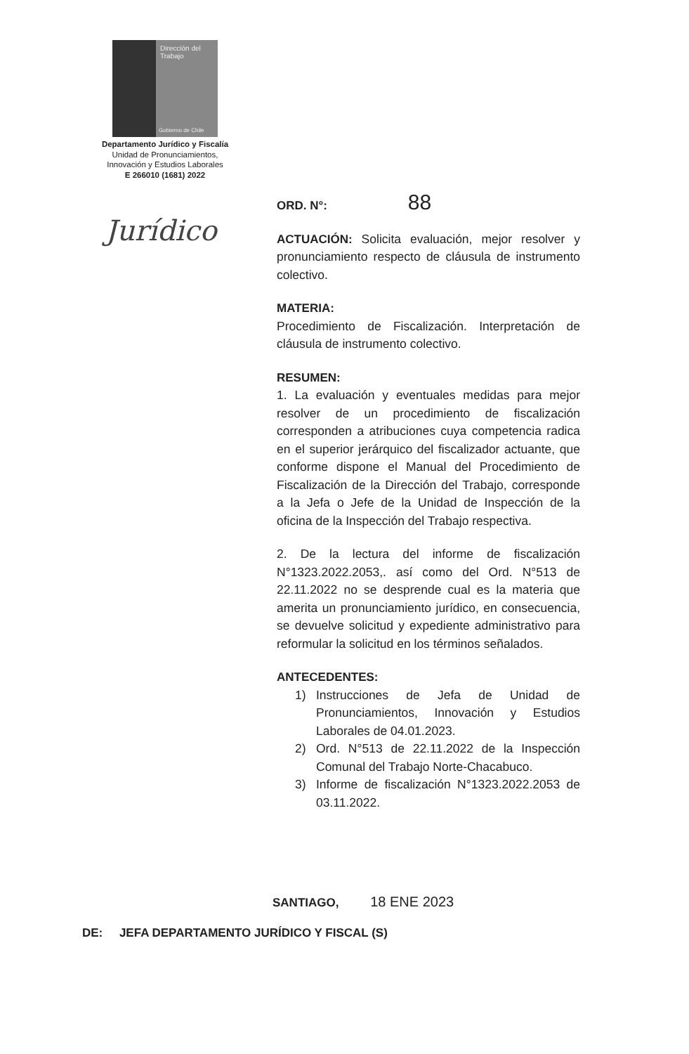Dirección del
Trabajo
Gobierno de Chile
Departamento Jurídico y Fiscalía
Unidad de Pronunciamientos,
Innovación y Estudios Laborales
E 266010 (1681) 2022
Jurídico
ORD. N°: 88
ACTUACIÓN: Solicita evaluación, mejor resolver y pronunciamiento respecto de cláusula de instrumento colectivo.
MATERIA:
Procedimiento de Fiscalización. Interpretación de cláusula de instrumento colectivo.
RESUMEN:
1. La evaluación y eventuales medidas para mejor resolver de un procedimiento de fiscalización corresponden a atribuciones cuya competencia radica en el superior jerárquico del fiscalizador actuante, que conforme dispone el Manual del Procedimiento de Fiscalización de la Dirección del Trabajo, corresponde a la Jefa o Jefe de la Unidad de Inspección de la oficina de la Inspección del Trabajo respectiva.
2. De la lectura del informe de fiscalización N°1323.2022.2053,. así como del Ord. N°513 de 22.11.2022 no se desprende cual es la materia que amerita un pronunciamiento jurídico, en consecuencia, se devuelve solicitud y expediente administrativo para reformular la solicitud en los términos señalados.
ANTECEDENTES:
1) Instrucciones de Jefa de Unidad de Pronunciamientos, Innovación y Estudios Laborales de 04.01.2023.
2) Ord. N°513 de 22.11.2022 de la Inspección Comunal del Trabajo Norte-Chacabuco.
3) Informe de fiscalización N°1323.2022.2053 de 03.11.2022.
SANTIAGO, 18 ENE 2023
DE: JEFA DEPARTAMENTO JURÍDICO Y FISCAL (S)